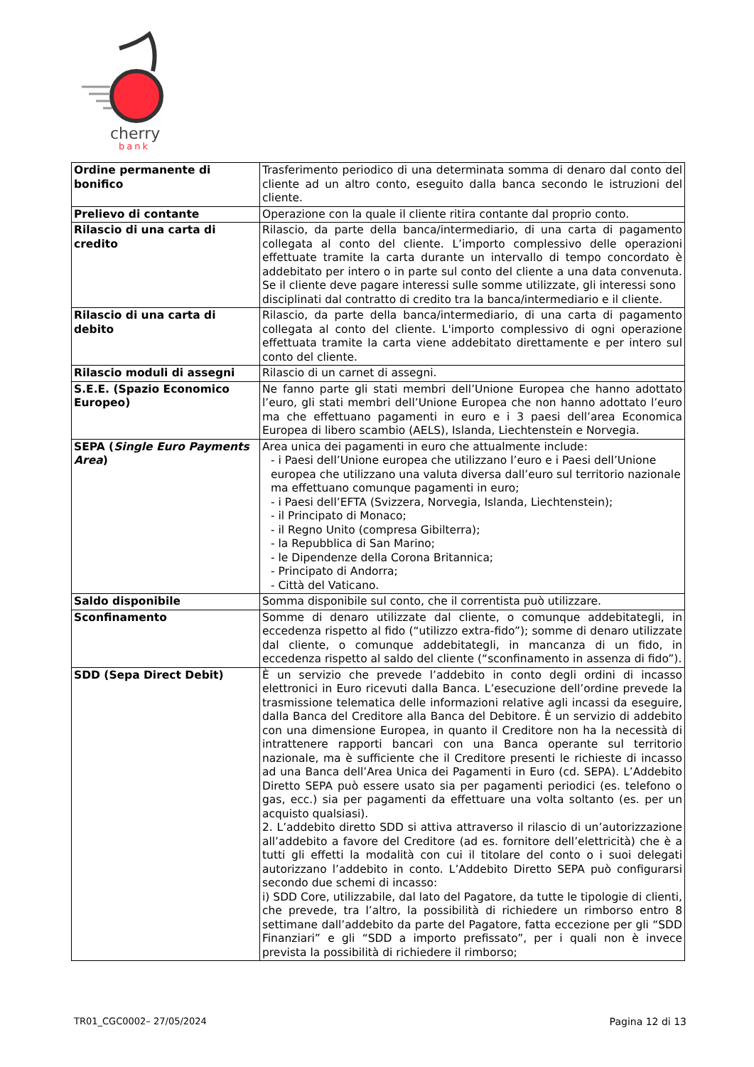cherry
bank
| Ordine permanente di bonifico | Trasferimento periodico di una determinata somma di denaro dal conto del cliente ad un altro conto, eseguito dalla banca secondo le istruzioni del cliente. |
| Prelievo di contante | Operazione con la quale il cliente ritira contante dal proprio conto. |
| Rilascio di una carta di credito | Rilascio, da parte della banca/intermediario, di una carta di pagamento collegata al conto del cliente. L’importo complessivo delle operazioni effettuate tramite la carta durante un intervallo di tempo concordato è addebitato per intero o in parte sul conto del cliente a una data convenuta. Se il cliente deve pagare interessi sulle somme utilizzate, gli interessi sono disciplinati dal contratto di credito tra la banca/intermediario e il cliente. |
| Rilascio di una carta di debito | Rilascio, da parte della banca/intermediario, di una carta di pagamento collegata al conto del cliente. L'importo complessivo di ogni operazione effettuata tramite la carta viene addebitato direttamente e per intero sul conto del cliente. |
| Rilascio moduli di assegni | Rilascio di un carnet di assegni. |
| S.E.E. (Spazio Economico Europeo) | Ne fanno parte gli stati membri dell’Unione Europea che hanno adottato l’euro, gli stati membri dell’Unione Europea che non hanno adottato l’euro ma che effettuano pagamenti in euro e i 3 paesi dell’area Economica Europea di libero scambio (AELS), Islanda, Liechtenstein e Norvegia. |
| SEPA ( Single Euro Payments Area ) | Area unica dei pagamenti in euro che attualmente include: - i Paesi dell’Unione europea che utilizzano l’euro e i Paesi dell’Unione europea che utilizzano una valuta diversa dall’euro sul territorio nazionale ma effettuano comunque pagamenti in euro; - i Paesi dell’EFTA (Svizzera, Norvegia, Islanda, Liechtenstein); - il Principato di Monaco; - il Regno Unito (compresa Gibilterra); - la Repubblica di San Marino; - le Dipendenze della Corona Britannica; - Principato di Andorra; - Città del Vaticano. |
| Saldo disponibile | Somma disponibile sul conto, che il correntista può utilizzare. |
| Sconfinamento | Somme di denaro utilizzate dal cliente, o comunque addebitategli, in eccedenza rispetto al fido (“utilizzo extra-fido”); somme di denaro utilizzate dal cliente, o comunque addebitategli, in mancanza di un fido, in eccedenza rispetto al saldo del cliente (“sconfinamento in assenza di fido”). |
| SDD (Sepa Direct Debit) | È un servizio che prevede l’addebito in conto degli ordini di incasso elettronici in Euro ricevuti dalla Banca. L’esecuzione dell’ordine prevede la trasmissione telematica delle informazioni relative agli incassi da eseguire, dalla Banca del Creditore alla Banca del Debitore. È un servizio di addebito con una dimensione Europea, in quanto il Creditore non ha la necessità di intrattenere rapporti bancari con una Banca operante sul territorio nazionale, ma è sufficiente che il Creditore presenti le richieste di incasso ad una Banca dell’Area Unica dei Pagamenti in Euro (cd. SEPA). L’Addebito Diretto SEPA può essere usato sia per pagamenti periodici (es. telefono o gas, ecc.) sia per pagamenti da effettuare una volta soltanto (es. per un acquisto qualsiasi). 2. L’addebito diretto SDD si attiva attraverso il rilascio di un’autorizzazione all’addebito a favore del Creditore (ad es. fornitore dell’elettricità) che è a tutti gli effetti la modalità con cui il titolare del conto o i suoi delegati autorizzano l’addebito in conto. L’Addebito Diretto SEPA può configurarsi secondo due schemi di incasso: i) SDD Core, utilizzabile, dal lato del Pagatore, da tutte le tipologie di clienti, che prevede, tra l’altro, la possibilità di richiedere un rimborso entro 8 settimane dall’addebito da parte del Pagatore, fatta eccezione per gli “SDD Finanziari” e gli “SDD a importo prefissato”, per i quali non è invece prevista la possibilità di richiedere il rimborso; |
TR01_CGC0002– 27/05/2024 Pagina 12 di 13